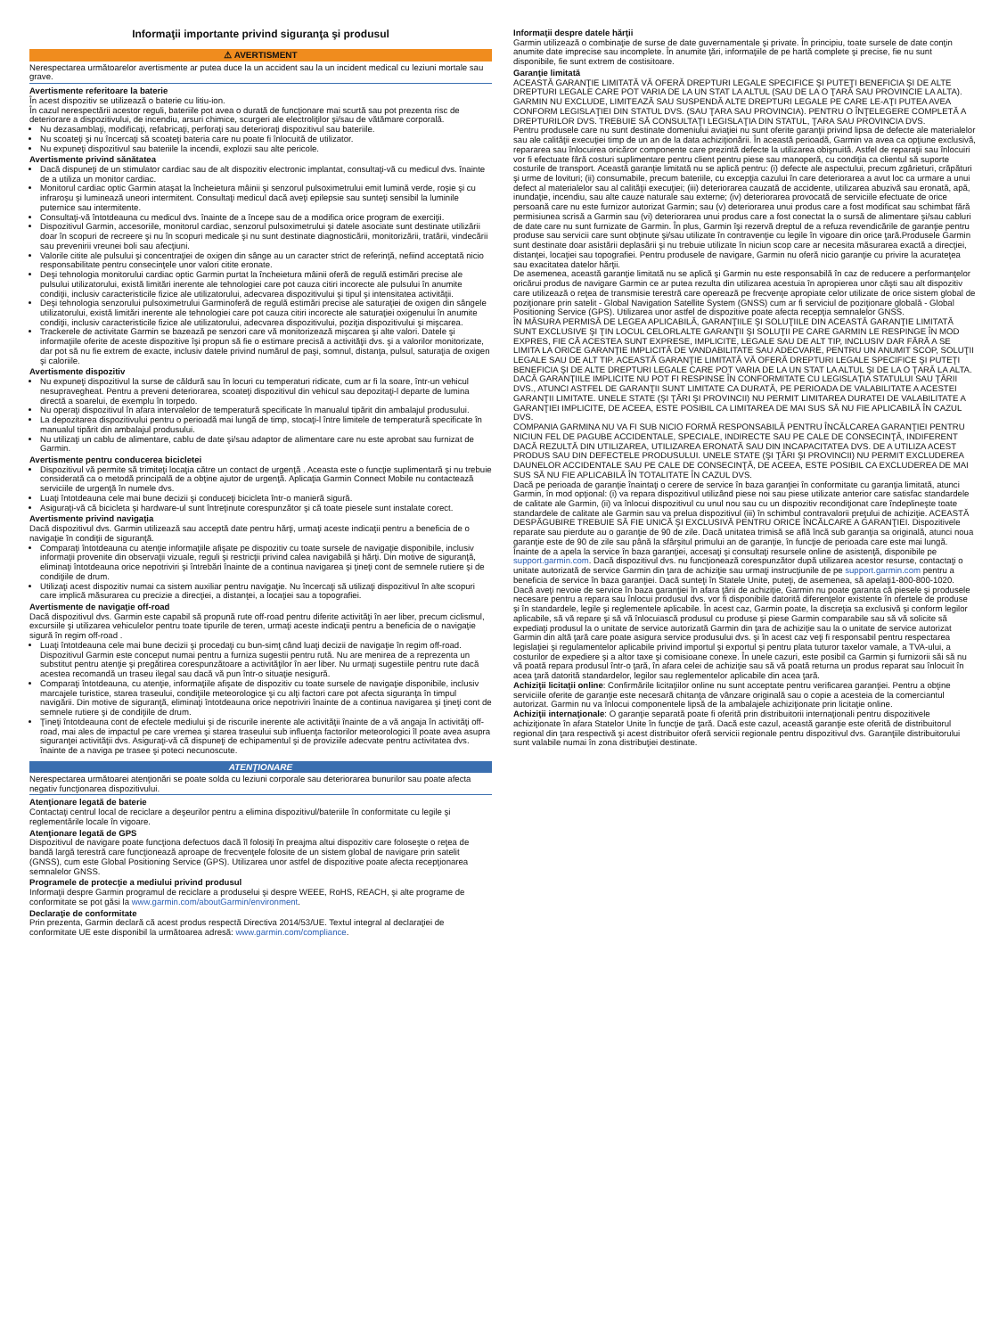Informaţii importante privind siguranţa şi produsul
⚠ AVERTISMENT
Nerespectarea următoarelor avertismente ar putea duce la un accident sau la un incident medical cu leziuni mortale sau grave.
Avertismente referitoare la baterie
În acest dispozitiv se utilizează o baterie cu litiu-ion.
În cazul nerespectării acestor reguli, bateriile pot avea o durată de funcţionare mai scurtă sau pot prezenta risc de deteriorare a dispozitivului, de incendiu, arsuri chimice, scurgeri ale electroliţilor şi/sau de vătămare corporală.
Nu dezasamblaţi, modificaţi, refabricaţi, perforaţi sau deterioraţi dispozitivul sau bateriile.
Nu scoateţi şi nu încercaţi să scoateţi bateria care nu poate fi înlocuită de utilizator.
Nu expuneţi dispozitivul sau bateriile la incendii, explozii sau alte pericole.
Avertismente privind sănătatea
Dacă dispuneţi de un stimulator cardiac sau de alt dispozitiv electronic implantat, consultaţi-vă cu medicul dvs. înainte de a utiliza un monitor cardiac.
Monitorul cardiac optic Garmin ataşat la încheietura mâinii şi senzorul pulsoximetrului emit lumină verde, roşie şi cu infraroşu şi luminează uneori intermitent. Consultaţi medicul dacă aveţi epilepsie sau sunteţi sensibil la luminile puternice sau intermitente.
Consultaţi-vă întotdeauna cu medicul dvs. înainte de a începe sau de a modifica orice program de exerciţii.
Dispozitivul Garmin, accesoriile, monitorul cardiac, senzorul pulsoximetrului şi datele asociate sunt destinate utilizării doar în scopuri de recreere şi nu în scopuri medicale şi nu sunt destinate diagnosticării, monitorizării, tratării, vindecării sau prevenirii vreunei boli sau afecţiuni.
Valorile citite ale pulsului şi concentraţiei de oxigen din sânge au un caracter strict de referinţă, nefiind acceptată nicio responsabilitate pentru consecinţele unor valori citite eronate.
Deşi tehnologia monitorului cardiac optic Garmin purtat la încheietura mâinii oferă de regulă estimări precise ale pulsului utilizatorului, există limitări inerente ale tehnologiei care pot cauza citiri incorecte ale pulsului în anumite condiţii, inclusiv caracteristicile fizice ale utilizatorului, adecvarea dispozitivului şi tipul şi intensitatea activităţii.
Deşi tehnologia senzorului pulsoximetrului Garminoferă de regulă estimări precise ale saturaţiei de oxigen din sângele utilizatorului, există limitări inerente ale tehnologiei care pot cauza citiri incorecte ale saturaţiei oxigenului în anumite condiţii, inclusiv caracteristicile fizice ale utilizatorului, adecvarea dispozitivului, poziţia dispozitivului şi mişcarea.
Trackerele de activitate Garmin se bazează pe senzori care vă monitorizează mişcarea şi alte valori. Datele şi informaţiile oferite de aceste dispozitive îşi propun să fie o estimare precisă a activităţii dvs. şi a valorilor monitorizate, dar pot să nu fie extrem de exacte, inclusiv datele privind numărul de paşi, somnul, distanţa, pulsul, saturaţia de oxigen şi caloriile.
Avertismente dispozitiv
Nu expuneţi dispozitivul la surse de căldură sau în locuri cu temperaturi ridicate, cum ar fi la soare, într-un vehicul nesupravegheat. Pentru a preveni deteriorarea, scoateţi dispozitivul din vehicul sau depozitaţi-l departe de lumina directă a soarelui, de exemplu în torpedo.
Nu operaţi dispozitivul în afara intervalelor de temperatură specificate în manualul tipărit din ambalajul produsului.
La depozitarea dispozitivului pentru o perioadă mai lungă de timp, stocaţi-l între limitele de temperatură specificate în manualul tipărit din ambalajul produsului.
Nu utilizaţi un cablu de alimentare, cablu de date şi/sau adaptor de alimentare care nu este aprobat sau furnizat de Garmin.
Avertismente pentru conducerea bicicletei
Dispozitivul vă permite să trimiteţi locaţia către un contact de urgenţă . Aceasta este o funcţie suplimentară şi nu trebuie considerată ca o metodă principală de a obţine ajutor de urgenţă. Aplicaţia Garmin Connect Mobile nu contactează serviciile de urgenţă în numele dvs.
Luaţi întotdeauna cele mai bune decizii şi conduceţi bicicleta într-o manieră sigură.
Asiguraţi-vă că bicicleta şi hardware-ul sunt întreţinute corespunzător şi că toate piesele sunt instalate corect.
Avertismente privind navigaţia
Dacă dispozitivul dvs. Garmin utilizează sau acceptă date pentru hărţi, urmaţi aceste indicaţii pentru a beneficia de o navigaţie în condiţii de siguranţă.
Comparaţi întotdeauna cu atenţie informaţiile afişate pe dispozitiv cu toate sursele de navigaţie disponibile, inclusiv informaţii provenite din observaţii vizuale, reguli şi restricţii privind calea navigabilă şi hărţi. Din motive de siguranţă, eliminaţi întotdeauna orice nepotriviri şi întrebări înainte de a continua navigarea şi ţineţi cont de semnele rutiere şi de condiţiile de drum.
Utilizaţi acest dispozitiv numai ca sistem auxiliar pentru navigaţie. Nu încercaţi să utilizaţi dispozitivul în alte scopuri care implică măsurarea cu precizie a direcţiei, a distanţei, a locaţiei sau a topografiei.
Avertismente de navigaţie off-road
Dacă dispozitivul dvs. Garmin este capabil să propună rute off-road pentru diferite activităţi în aer liber, precum ciclismul, excursiile şi utilizarea vehiculelor pentru toate tipurile de teren, urmaţi aceste indicaţii pentru a beneficia de o navigaţie sigură în regim off-road .
Luaţi întotdeauna cele mai bune decizii şi procedaţi cu bun-simţ când luaţi decizii de navigaţie în regim off-road. Dispozitivul Garmin este conceput numai pentru a furniza sugestii pentru rută. Nu are menirea de a reprezenta un substitut pentru atenţie şi pregătirea corespunzătoare a activităţilor în aer liber. Nu urmaţi sugestiile pentru rute dacă acestea recomandă un traseu ilegal sau dacă vă pun într-o situaţie nesigură.
Comparaţi întotdeauna, cu atenţie, informaţiile afişate de dispozitiv cu toate sursele de navigaţie disponibile, inclusiv marcajele turistice, starea traseului, condiţiile meteorologice şi cu alţi factori care pot afecta siguranţa în timpul navigării. Din motive de siguranţă, eliminaţi întotdeauna orice nepotriviri înainte de a continua navigarea şi ţineţi cont de semnele rutiere şi de condiţiile de drum.
Ţineţi întotdeauna cont de efectele mediului şi de riscurile inerente ale activităţii înainte de a vă angaja în activităţi off-road, mai ales de impactul pe care vremea şi starea traseului sub influenţa factorilor meteorologici îl poate avea asupra siguranţei activităţii dvs. Asiguraţi-vă că dispuneţi de echipamentul şi de proviziile adecvate pentru activitatea dvs. înainte de a naviga pe trasee şi poteci necunoscute.
ATENŢIONARE
Nerespectarea următoarei atenţionări se poate solda cu leziuni corporale sau deteriorarea bunurilor sau poate afecta negativ funcţionarea dispozitivului.
Atenţionare legată de baterie
Contactaţi centrul local de reciclare a deşeurilor pentru a elimina dispozitivul/bateriile în conformitate cu legile şi reglementările locale în vigoare.
Atenţionare legată de GPS
Dispozitivul de navigare poate funcţiona defectuos dacă îl folosiţi în preajma altui dispozitiv care foloseşte o reţea de bandă largă terestră care funcţionează aproape de frecvenţele folosite de un sistem global de navigare prin satelit (GNSS), cum este Global Positioning Service (GPS). Utilizarea unor astfel de dispozitive poate afecta recepţionarea semnalelor GNSS.
Programele de protecţie a mediului privind produsul
Informaţii despre Garmin programul de reciclare a produselui şi despre WEEE, RoHS, REACH, şi alte programe de conformitate se pot găsi la www.garmin.com/aboutGarmin/environment.
Declaraţie de conformitate
Prin prezenta, Garmin declară că acest produs respectă Directiva 2014/53/UE. Textul integral al declaraţiei de conformitate UE este disponibil la următoarea adresă: www.garmin.com/compliance.
Informaţii despre datele hărţii
Garmin utilizează o combinaţie de surse de date guvernamentale şi private. În principiu, toate sursele de date conţin anumite date imprecise sau incomplete. În anumite ţări, informaţiile de pe hartă complete şi precise, fie nu sunt disponibile, fie sunt extrem de costisitoare.
Garanţie limitată
ACEASTĂ GARANŢIE LIMITATĂ VĂ OFERĂ DREPTURI LEGALE SPECIFICE ŞI PUTEŢI BENEFICIA ŞI DE ALTE DREPTURI LEGALE CARE POT VARIA DE LA UN STAT LA ALTUL (SAU DE LA O ŢARĂ SAU PROVINCIE LA ALTA). GARMIN NU EXCLUDE, LIMITEAZĂ SAU SUSPENDĂ ALTE DREPTURI LEGALE PE CARE LE-AŢI PUTEA AVEA CONFORM LEGISLAŢIEI DIN STATUL DVS. (SAU ŢARA SAU PROVINCIA). PENTRU O ÎNŢELEGERE COMPLETĂ A DREPTURILOR DVS. TREBUIE SĂ CONSULTAŢI LEGISLAŢIA DIN STATUL, ŢARA SAU PROVINCIA DVS.
Pentru produsele care nu sunt destinate domeniului aviaţiei nu sunt oferite garanţii privind lipsa de defecte ale materialelor sau ale calităţii execuţiei timp de un an de la data achiziţionării. În această perioadă, Garmin va avea ca opţiune exclusivă, repararea sau înlocuirea oricăror componente care prezintă defecte la utilizarea obişnuită. Astfel de reparaţii sau înlocuiri vor fi efectuate fără costuri suplimentare pentru client pentru piese sau manoperă, cu condiţia ca clientul să suporte costurile de transport. Această garanţie limitată nu se aplică pentru: (i) defecte ale aspectului, precum zgârieturi, crăpături şi urme de lovituri; (ii) consumabile, precum bateriile, cu excepţia cazului în care deteriorarea a avut loc ca urmare a unui defect al materialelor sau al calităţii execuţiei; (iii) deteriorarea cauzată de accidente, utilizarea abuzivă sau eronată, apă, inundaţie, incendiu, sau alte cauze naturale sau externe; (iv) deteriorarea provocată de serviciile efectuate de orice persoană care nu este furnizor autorizat Garmin; sau (v) deteriorarea unui produs care a fost modificat sau schimbat fără permisiunea scrisă a Garmin sau (vi) deteriorarea unui produs care a fost conectat la o sursă de alimentare şi/sau cabluri de date care nu sunt furnizate de Garmin. În plus, Garmin îşi rezervă dreptul de a refuza revendicările de garanţie pentru produse sau servicii care sunt obţinute şi/sau utilizate în contravenţie cu legile în vigoare din orice ţară.Produsele Garmin sunt destinate doar asistării deplasării şi nu trebuie utilizate în niciun scop care ar necesita măsurarea exactă a direcţiei, distanţei, locaţiei sau topografiei. Pentru produsele de navigare, Garmin nu oferă nicio garanţie cu privire la acurateţea sau exacitatea datelor hărţii.
De asemenea, această garanţie limitată nu se aplică şi Garmin nu este responsabilă în caz de reducere a performanţelor oricărui produs de navigare Garmin ce ar putea rezulta din utilizarea acestuia în apropierea unor căşti sau alt dispozitiv care utilizează o reţea de transmisie terestră care operează pe frecvenţe apropiate celor utilizate de orice sistem global de poziţionare prin satelit - Global Navigation Satellite System (GNSS) cum ar fi serviciul de poziţionare globală - Global Positioning Service (GPS). Utilizarea unor astfel de dispozitive poate afecta recepţia semnalelor GNSS.
ÎN MĂSURA PERMISĂ DE LEGEA APLICABILĂ, GARANŢIILE ŞI SOLUŢIILE DIN ACEASTĂ GARANŢIE LIMITATĂ SUNT EXCLUSIVE ŞI ŢIN LOCUL CELORLALTE GARANŢII ŞI SOLUŢII PE CARE GARMIN LE RESPINGE ÎN MOD EXPRES, FIE CĂ ACESTEA SUNT EXPRESE, IMPLICITE, LEGALE SAU DE ALT TIP, INCLUSIV DAR FĂRĂ A SE LIMITA LA ORICE GARANŢIE IMPLICITĂ DE VANDABILITATE SAU ADECVARE, PENTRU UN ANUMIT SCOP, SOLUŢII LEGALE SAU DE ALT TIP. ACEASTĂ GARANŢIE LIMITATĂ VĂ OFERĂ DREPTURI LEGALE SPECIFICE ŞI PUTEŢI BENEFICIA ŞI DE ALTE DREPTURI LEGALE CARE POT VARIA DE LA UN STAT LA ALTUL ŞI DE LA O ŢARĂ LA ALTA. DACĂ GARANŢIILE IMPLICITE NU POT FI RESPINSE ÎN CONFORMITATE CU LEGISLAŢIA STATULUI SAU ŢĂRII DVS., ATUNCI ASTFEL DE GARANŢII SUNT LIMITATE CA DURATĂ, PE PERIOADA DE VALABILITATE A ACESTEI GARANŢII LIMITATE. UNELE STATE (ŞI ŢĂRI ŞI PROVINCII) NU PERMIT LIMITAREA DURATEI DE VALABILITATE A GARANŢIEI IMPLICITE, DE ACEEA, ESTE POSIBIL CA LIMITAREA DE MAI SUS SĂ NU FIE APLICABILĂ ÎN CAZUL DVS.
COMPANIA GARMINA NU VA FI SUB NICIO FORMĂ RESPONSABILĂ PENTRU ÎNCĂLCAREA GARANŢIEI PENTRU NICIUN FEL DE PAGUBE ACCIDENTALE, SPECIALE, INDIRECTE SAU PE CALE DE CONSECINŢĂ, INDIFERENT DACĂ REZULTĂ DIN UTILIZAREA, UTILIZAREA ERONATĂ SAU DIN INCAPACITATEA DVS. DE A UTILIZA ACEST PRODUS SAU DIN DEFECTELE PRODUSULUI. UNELE STATE (ŞI ŢĂRI ŞI PROVINCII) NU PERMIT EXCLUDEREA DAUNELOR ACCIDENTALE SAU PE CALE DE CONSECINŢĂ, DE ACEEA, ESTE POSIBIL CA EXCLUDEREA DE MAI SUS SĂ NU FIE APLICABILĂ ÎN TOTALITATE ÎN CAZUL DVS.
Dacă pe perioada de garanţie înaintaţi o cerere de service în baza garanţiei în conformitate cu garanţia limitată, atunci Garmin, în mod opţional: (i) va repara dispozitivul utilizând piese noi sau piese utilizate anterior care satisfac standardele de calitate ale Garmin, (ii) va înlocui dispozitivul cu unul nou sau cu un dispozitiv recondiţionat care îndeplineşte toate standardele de calitate ale Garmin sau va prelua dispozitivul (iii) în schimbul contravalorii preţului de achiziţie. ACEASTĂ DESPĂGUBIRE TREBUIE SĂ FIE UNICĂ ŞI EXCLUSIVĂ PENTRU ORICE ÎNCĂLCARE A GARANŢIEI. Dispozitivele reparate sau pierdute au o garanţie de 90 de zile. Dacă unitatea trimisă se află încă sub garanţia sa originală, atunci noua garanţie este de 90 de zile sau până la sfârşitul primului an de garanţie, în funcţie de perioada care este mai lungă.
Înainte de a apela la service în baza garanţiei, accesaţi şi consultaţi resursele online de asistenţă, disponibile pe support.garmin.com. Dacă dispozitivul dvs. nu funcţionează corespunzător după utilizarea acestor resurse, contactaţi o unitate autorizată de service Garmin din ţara de achiziţie sau urmaţi instrucţiunile de pe support.garmin.com pentru a beneficia de service în baza garanţiei. Dacă sunteţi în Statele Unite, puteţi, de asemenea, să apelaţi1-800-800-1020.
Dacă aveţi nevoie de service în baza garanţiei în afara ţării de achiziţie, Garmin nu poate garanta că piesele şi produsele necesare pentru a repara sau înlocui produsul dvs. vor fi disponibile datorită diferenţelor existente în ofertele de produse şi în standardele, legile şi reglementele aplicabile. În acest caz, Garmin poate, la discreţia sa exclusivă şi conform legilor aplicabile, să vă repare şi să vă înlocuiască produsul cu produse şi piese Garmin comparabile sau să vă solicite să expediaţi produsul la o unitate de service autorizată Garmin din ţara de achiziţie sau la o unitate de service autorizat Garmin din altă ţară care poate asigura service produsului dvs. şi în acest caz veţi fi responsabil pentru respectarea legislaţiei şi regulamentelor aplicabile privind importul şi exportul şi pentru plata tuturor taxelor vamale, a TVA-ului, a costurilor de expediere şi a altor taxe şi comisioane conexe. În unele cazuri, este posibil ca Garmin şi furnizorii săi să nu vă poată repara produsul într-o ţară, în afara celei de achiziţie sau să vă poată returna un produs reparat sau înlocuit în acea ţară datorită standardelor, legilor sau reglementelor aplicabile din acea ţară.
Achiziţii licitaţii online: Confirmările licitaţiilor online nu sunt acceptate pentru verificarea garanţiei. Pentru a obţine serviciile oferite de garanţie este necesară chitanţa de vânzare originală sau o copie a acesteia de la comerciantul autorizat. Garmin nu va înlocui componentele lipsă de la ambalajele achiziţionate prin licitaţie online.
Achiziţii internaţionale: O garanţie separată poate fi oferită prin distribuitorii internaţionali pentru dispozitivele achiziţionate în afara Statelor Unite în funcţie de ţară. Dacă este cazul, această garanţie este oferită de distribuitorul regional din ţara respectivă şi acest distribuitor oferă servicii regionale pentru dispozitivul dvs. Garanţiile distribuitorului sunt valabile numai în zona distribuţiei destinate.